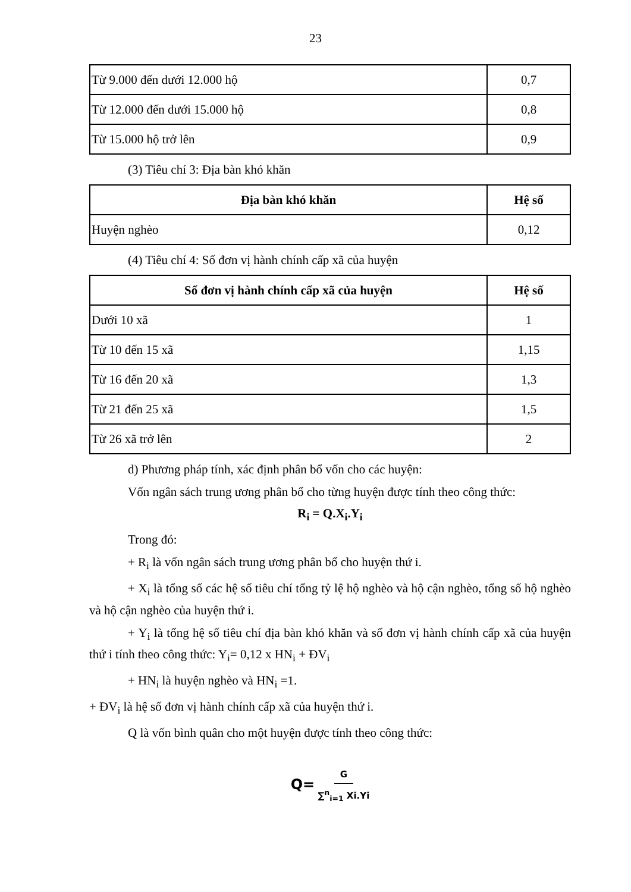23
| Từ 9.000 đến dưới 12.000 hộ | 0,7 |
| Từ 12.000 đến dưới 15.000 hộ | 0,8 |
| Từ 15.000 hộ trở lên | 0,9 |
(3) Tiêu chí 3: Địa bàn khó khăn
| Địa bàn khó khăn | Hệ số |
| --- | --- |
| Huyện nghèo | 0,12 |
(4) Tiêu chí 4: Số đơn vị hành chính cấp xã của huyện
| Số đơn vị hành chính cấp xã của huyện | Hệ số |
| --- | --- |
| Dưới 10 xã | 1 |
| Từ 10 đến 15 xã | 1,15 |
| Từ 16 đến 20 xã | 1,3 |
| Từ 21 đến 25 xã | 1,5 |
| Từ 26 xã trở lên | 2 |
d) Phương pháp tính, xác định phân bổ vốn cho các huyện:
Vốn ngân sách trung ương phân bổ cho từng huyện được tính theo công thức:
R<sub>i</sub> = Q.X<sub>i</sub>.Y<sub>i</sub>
Trong đó:
+ R<sub>i</sub> là vốn ngân sách trung ương phân bổ cho huyện thứ i.
+ X<sub>i</sub> là tổng số các hệ số tiêu chí tổng tỷ lệ hộ nghèo và hộ cận nghèo, tổng số hộ nghèo và hộ cận nghèo của huyện thứ i.
+ Y<sub>i</sub> là tổng hệ số tiêu chí địa bàn khó khăn và số đơn vị hành chính cấp xã của huyện thứ i tính theo công thức: Y<sub>i</sub>= 0,12 x HN<sub>i</sub> + ĐV<sub>i</sub>
+ HN<sub>i</sub> là huyện nghèo và HN<sub>i</sub> =1.
+ ĐV<sub>i</sub> là hệ số đơn vị hành chính cấp xã của huyện thứ i.
Q là vốn bình quân cho một huyện được tính theo công thức:
Q= G ∑<sup>n</sup><sub>i=1</sub> Xi.Yi